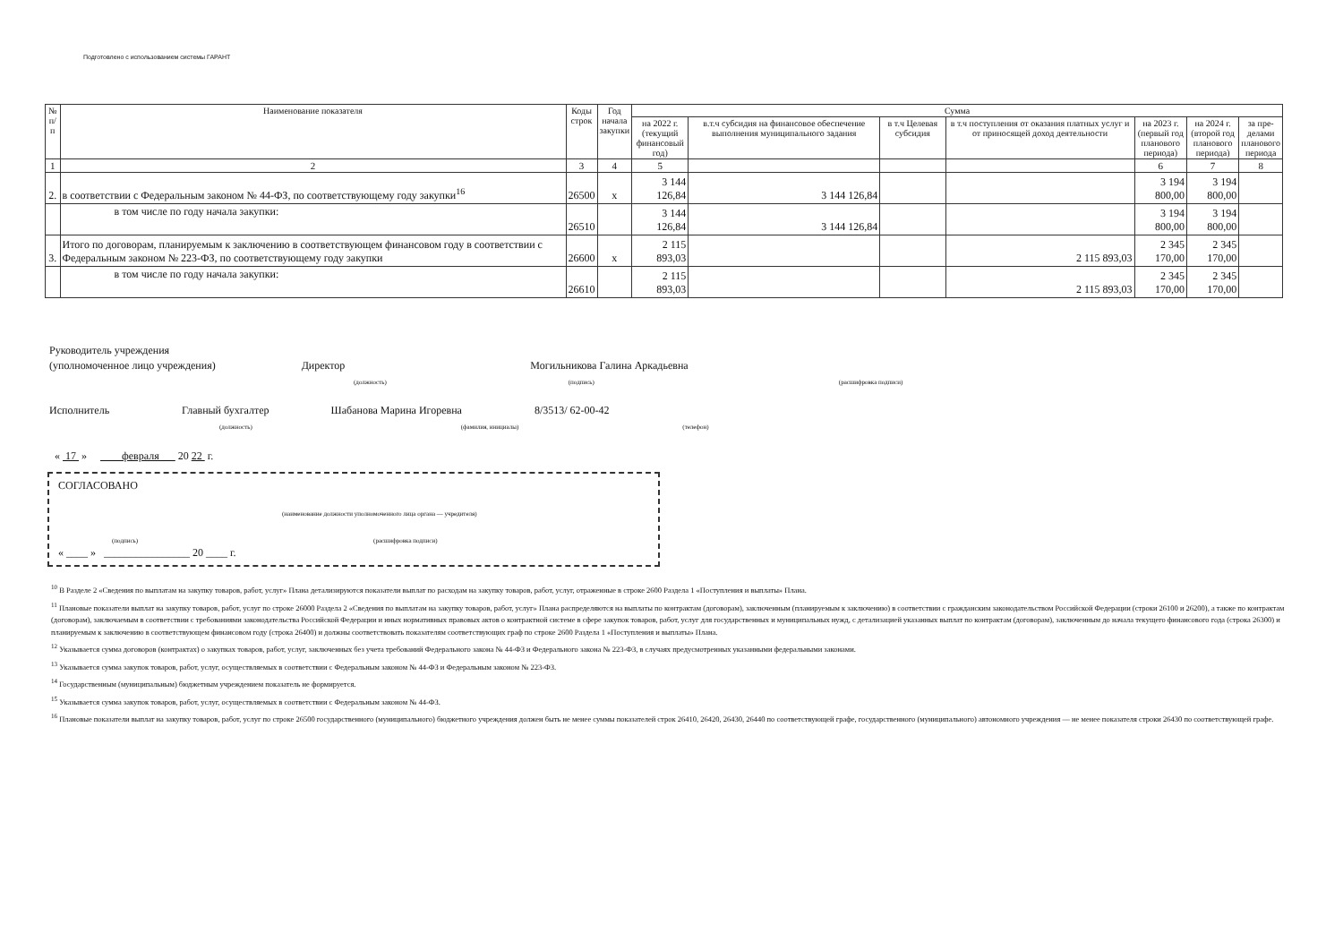Подготовлено с использованием системы ГАРАНТ
| № п/п | Наименование показателя | Коды строк | Год начала закупки | Сумма | | | | | | |
| --- | --- | --- | --- | --- | --- | --- | --- | --- | --- | --- |
| | | | | на 2022 г. (текущий финансовый год) | в.т.ч субсидия на финансовое обеспечение выполнения муниципального задания | в т.ч Целевая субсидия | в т.ч поступления от оказания платных услуг и от приносящей доход деятельности | на 2023 г. (первый год планового периода) | на 2024 г. (второй год планового периода) | за пре- делами планового периода |
| 1 | 2 | 3 | 4 | 5 | | | | 6 | 7 | 8 |
| 2. | в соответствии с Федеральным законом № 44-ФЗ, по соответствующему году закупки<sup>16</sup> | 26500 | х | 3 144 126,84 | 3 144 126,84 | | | 3 194 800,00 | 3 194 800,00 | |
| | в том числе по году начала закупки: | 26510 | | 3 144 126,84 | 3 144 126,84 | | | 3 194 800,00 | 3 194 800,00 | |
| 3. | Итого по договорам, планируемым к заключению в соответствующем финансовом году в соответствии с Федеральным законом № 223-ФЗ, по соответствующему году закупки | 26600 | х | 2 115 893,03 | | | 2 115 893,03 | 2 345 170,00 | 2 345 170,00 | |
| | в том числе по году начала закупки: | 26610 | | 2 115 893,03 | | | 2 115 893,03 | 2 345 170,00 | 2 345 170,00 | |
Руководитель учреждения
(уполномоченное лицо учреждения) Директор Могильникова Галина Аркадьевна
(должность) (подпись) (расшифровка подписи)
Исполнитель Главный бухгалтер Шабанова Марина Игоревна 8/3513/ 62-00-42
(должность) (фамилия, инициалы) (телефон)
« 17 » февраля 20 22 г.
СОГЛАСОВАНО
(наименование должности уполномоченного лица органа — учредителя)
(подпись) (расшифровка подписи)
« ____ » ________________ 20 ____ г.
<sup>10</sup> В Разделе 2 «Сведения по выплатам на закупку товаров, работ, услуг» Плана детализируются показатели выплат по расходам на закупку товаров, работ, услуг, отраженные в строке 2600 Раздела 1 «Поступления и выплаты» Плана.
<sup>11</sup> Плановые показатели выплат на закупку товаров, работ, услуг по строке 26000 Раздела 2 «Сведения по выплатам на закупку товаров, работ, услуг» Плана распределяются на выплаты по контрактам (договорам), заключенным (планируемым к заключению) в соответствии с гражданским законодательством Российской Федерации (строки 26100 и 26200), а также по контрактам (договорам), заключаемым в соответствии с требованиями законодательства Российской Федерации и иных нормативных правовых актов о контрактной системе в сфере закупок товаров, работ, услуг для государственных и муниципальных нужд, с детализацией указанных выплат по контрактам (договорам), заключенным до начала текущего финансового года (строка 26300) и планируемым к заключению в соответствующем финансовом году (строка 26400) и должны соответствовать показателям соответствующих граф по строке 2600 Раздела 1 «Поступления и выплаты» Плана.
<sup>12</sup> Указывается сумма договоров (контрактах) о закупках товаров, работ, услуг, заключенных без учета требований Федерального закона № 44-ФЗ и Федерального закона № 223-ФЗ, в случаях предусмотренных указанными федеральными законами.
<sup>13</sup> Указывается сумма закупок товаров, работ, услуг, осуществляемых в соответствии с Федеральным законом № 44-ФЗ и Федеральным законом № 223-ФЗ.
<sup>14</sup> Государственным (муниципальным) бюджетным учреждением показатель не формируется.
<sup>15</sup> Указывается сумма закупок товаров, работ, услуг, осуществляемых в соответствии с Федеральным законом № 44-ФЗ.
<sup>16</sup> Плановые показатели выплат на закупку товаров, работ, услуг по строке 26500 государственного (муниципального) бюджетного учреждения должен быть не менее суммы показателей строк 26410, 26420, 26430, 26440 по соответствующей графе, государственного (муниципального) автономного учреждения — не менее показателя строки 26430 по соответствующей графе.